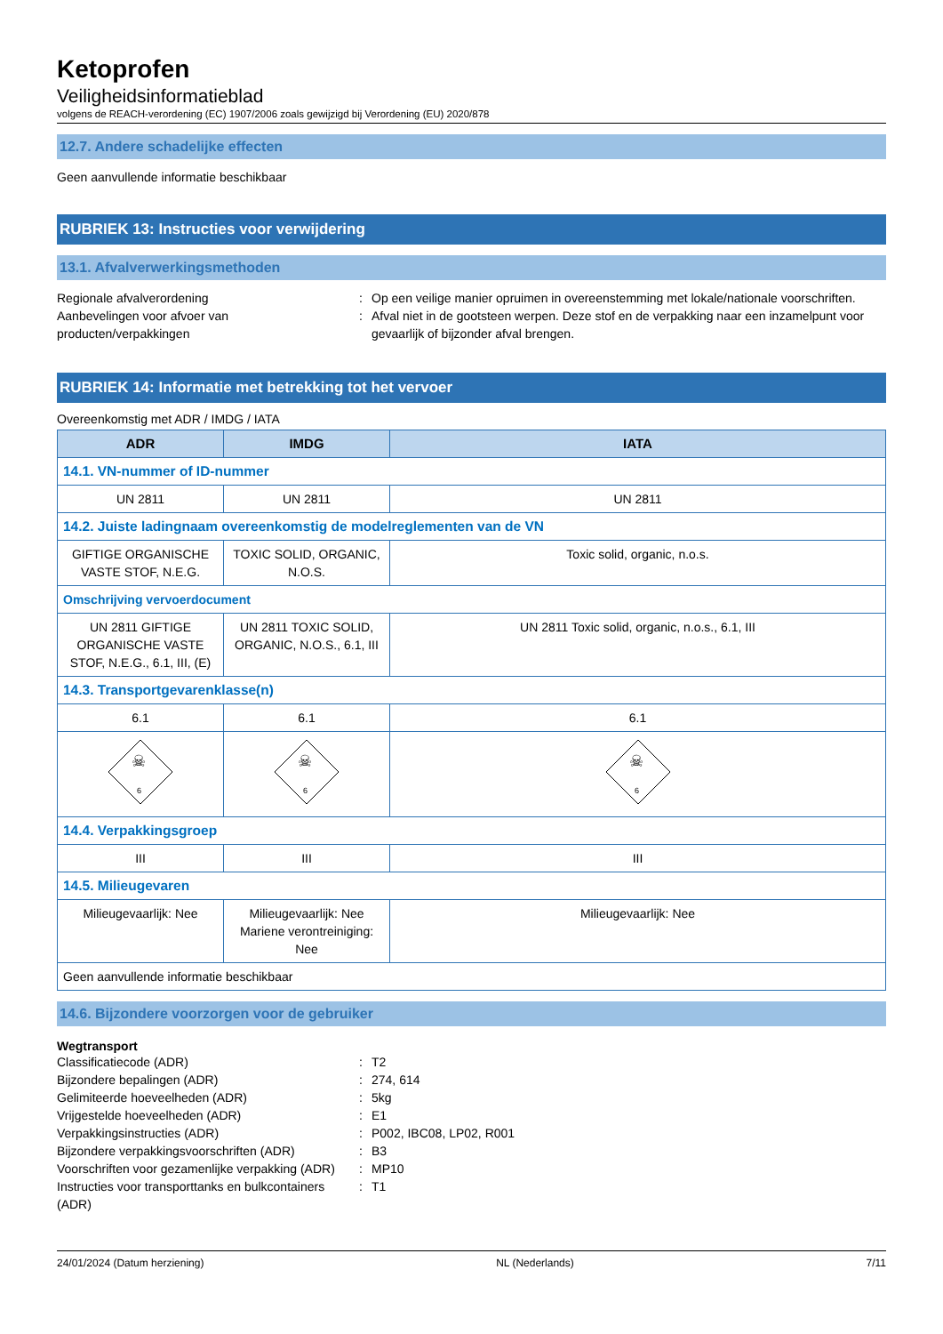Ketoprofen
Veiligheidsinformatieblad
volgens de REACH-verordening (EC) 1907/2006 zoals gewijzigd bij Verordening (EU) 2020/878
12.7. Andere schadelijke effecten
Geen aanvullende informatie beschikbaar
RUBRIEK 13: Instructies voor verwijdering
13.1. Afvalverwerkingsmethoden
Regionale afvalverordening
:
Op een veilige manier opruimen in overeenstemming met lokale/nationale voorschriften.
Aanbevelingen voor afvoer van producten/verpakkingen
:
Afval niet in de gootsteen werpen. Deze stof en de verpakking naar een inzamelpunt voor gevaarlijk of bijzonder afval brengen.
RUBRIEK 14: Informatie met betrekking tot het vervoer
Overeenkomstig met ADR / IMDG / IATA
| ADR | IMDG | IATA |
| --- | --- | --- |
| 14.1. VN-nummer of ID-nummer | | |
| UN 2811 | UN 2811 | UN 2811 |
| 14.2. Juiste ladingnaam overeenkomstig de modelreglementen van de VN | | |
| GIFTIGE ORGANISCHE VASTE STOF, N.E.G. | TOXIC SOLID, ORGANIC, N.O.S. | Toxic solid, organic, n.o.s. |
| Omschrijving vervoerdocument | | |
| UN 2811 GIFTIGE ORGANISCHE VASTE STOF, N.E.G., 6.1, III, (E) | UN 2811 TOXIC SOLID, ORGANIC, N.O.S., 6.1, III | UN 2811 Toxic solid, organic, n.o.s., 6.1, III |
| 14.3. Transportgevarenklasse(n) | | |
| 6.1 | 6.1 | 6.1 |
| 6 ☠ | 6 ☠ | 6 ☠ |
| 14.4. Verpakkingsgroep | | |
| III | III | III |
| 14.5. Milieugevaren | | |
| Milieugevaarlijk: Nee | Milieugevaarlijk: Nee Mariene verontreiniging: Nee | Milieugevaarlijk: Nee |
| Geen aanvullende informatie beschikbaar | | |
14.6. Bijzondere voorzorgen voor de gebruiker
Wegtransport
Classificatiecode (ADR)
:
T2
Bijzondere bepalingen (ADR)
:
274, 614
Gelimiteerde hoeveelheden (ADR)
:
5kg
Vrijgestelde hoeveelheden (ADR)
:
E1
Verpakkingsinstructies (ADR)
:
P002, IBC08, LP02, R001
Bijzondere verpakkingsvoorschriften (ADR)
:
B3
Voorschriften voor gezamenlijke verpakking (ADR)
:
MP10
Instructies voor transporttanks en bulkcontainers (ADR)
:
T1
24/01/2024 (Datum herziening) NL (Nederlands) 7/11